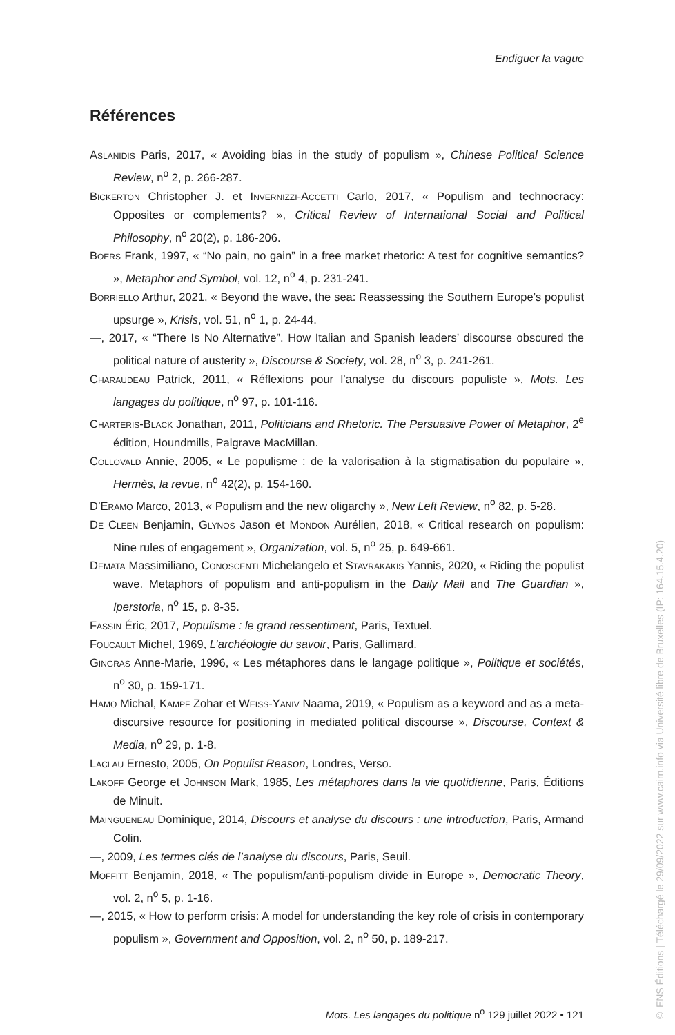Endiguer la vague
Références
Aslanidis Paris, 2017, « Avoiding bias in the study of populism », Chinese Political Science Review, n<sup>o</sup> 2, p. 266-287.
Bickerton Christopher J. et Invernizzi-Accetti Carlo, 2017, « Populism and techno­cracy: Opposites or complements? », Critical Review of International Social and Political Philosophy, n<sup>o</sup> 20(2), p. 186-206.
Boers Frank, 1997, « “No pain, no gain” in a free market rhetoric: A test for cognitive semantics? », Metaphor and Symbol, vol. 12, n<sup>o</sup> 4, p. 231-241.
Borriello Arthur, 2021, « Beyond the wave, the sea: Reassessing the Southern Europe’s populist upsurge », Krisis, vol. 51, n<sup>o</sup> 1, p. 24-44.
—, 2017, « “There Is No Alternative”. How Italian and Spanish leaders’ discourse obscured the political nature of austerity », Discourse & Society, vol. 28, n<sup>o</sup> 3, p. 241-261.
Charaudeau Patrick, 2011, « Réflexions pour l’analyse du discours populiste », Mots. Les langages du politique, n<sup>o</sup> 97, p. 101-116.
Charteris-Black Jonathan, 2011, Politicians and Rhetoric. The Persuasive Power of Metaphor, 2<sup>e</sup> édition, Houndmills, Palgrave MacMillan.
Collovald Annie, 2005, « Le populisme : de la valorisation à la stigmatisation du populaire », Hermès, la revue, n<sup>o</sup> 42(2), p. 154-160.
D’Eramo Marco, 2013, « Populism and the new oligarchy », New Left Review, n<sup>o</sup> 82, p. 5-28.
De Cleen Benjamin, Glynos Jason et Mondon Aurélien, 2018, « Critical research on populism: Nine rules of engagement », Organization, vol. 5, n<sup>o</sup> 25, p. 649-661.
Demata Massimiliano, Conoscenti Michelangelo et Stavrakakis Yannis, 2020, « Riding the populist wave. Metaphors of populism and anti-populism in the Daily Mail and The Guardian », Iperstoria, n<sup>o</sup> 15, p. 8-35.
Fassin Éric, 2017, Populisme : le grand ressentiment, Paris, Textuel.
Foucault Michel, 1969, L’archéologie du savoir, Paris, Gallimard.
Gingras Anne-Marie, 1996, « Les métaphores dans le langage politique », Politique et sociétés, n<sup>o</sup> 30, p. 159-171.
Hamo Michal, Kampf Zohar et Weiss-Yaniv Naama, 2019, « Populism as a keyword and as a meta-discursive resource for positioning in mediated political discourse », Discourse, Context & Media, n<sup>o</sup> 29, p. 1-8.
Laclau Ernesto, 2005, On Populist Reason, Londres, Verso.
Lakoff George et Johnson Mark, 1985, Les métaphores dans la vie quotidienne, Paris, Éditions de Minuit.
Maingueneau Dominique, 2014, Discours et analyse du discours : une introduction, Paris, Armand Colin.
—, 2009, Les termes clés de l’analyse du discours, Paris, Seuil.
Moffitt Benjamin, 2018, « The populism/anti-populism divide in Europe », Democratic Theory, vol. 2, n<sup>o</sup> 5, p. 1-16.
—, 2015, « How to perform crisis: A model for understanding the key role of crisis in contemporary populism », Government and Opposition, vol. 2, n<sup>o</sup> 50, p. 189-217.
Mots. Les langages du politique n<sup>o</sup> 129 juillet 2022 • 121
© ENS Éditions | Téléchargé le 29/09/2022 sur www.cairn.info via Université libre de Bruxelles (IP: 164.15.4.20)